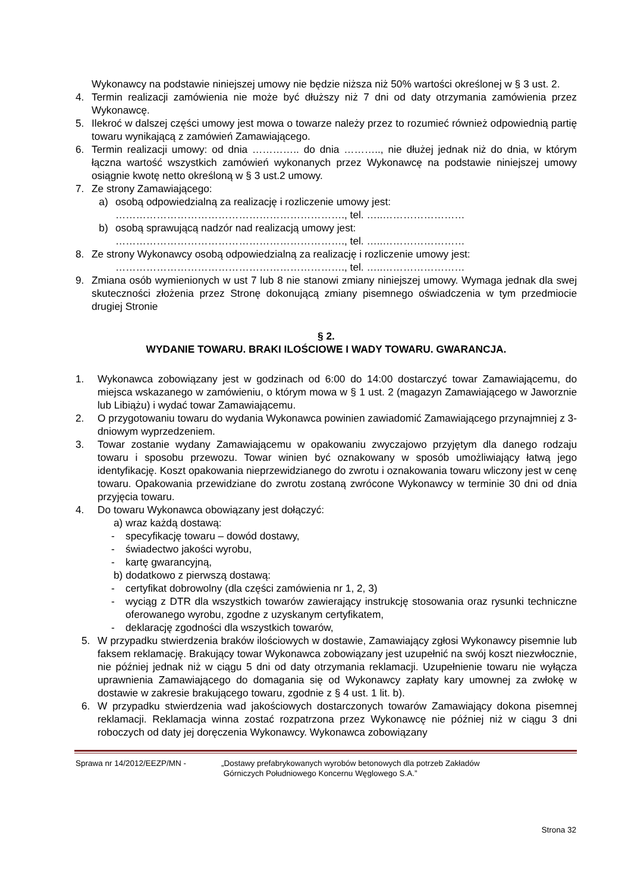Wykonawcy na podstawie niniejszej umowy nie będzie niższa niż 50% wartości określonej w § 3 ust. 2.
4. Termin realizacji zamówienia nie może być dłuższy niż 7 dni od daty otrzymania zamówienia przez Wykonawcę.
5. Ilekroć w dalszej części umowy jest mowa o towarze należy przez to rozumieć również odpowiednią partię towaru wynikającą z zamówień Zamawiającego.
6. Termin realizacji umowy: od dnia ………….. do dnia ……….., nie dłużej jednak niż do dnia, w którym łączna wartość wszystkich zamówień wykonanych przez Wykonawcę na podstawie niniejszej umowy osiągnie kwotę netto określoną w § 3 ust.2 umowy.
7. Ze strony Zamawiającego:
a) osobą odpowiedzialną za realizację i rozliczenie umowy jest:
…………………………………………………………., tel. …..……………………
b) osobą sprawującą nadzór nad realizacją umowy jest:
…………………………………………………………., tel. …..……………………
8. Ze strony Wykonawcy osobą odpowiedzialną za realizację i rozliczenie umowy jest:
…………………………………………………………., tel. …..……………………
9. Zmiana osób wymienionych w ust 7 lub 8 nie stanowi zmiany niniejszej umowy. Wymaga jednak dla swej skuteczności złożenia przez Stronę dokonującą zmiany pisemnego oświadczenia w tym przedmiocie drugiej Stronie
§ 2.
WYDANIE TOWARU. BRAKI ILOŚCIOWE I WADY TOWARU. GWARANCJA.
1. Wykonawca zobowiązany jest w godzinach od 6:00 do 14:00 dostarczyć towar Zamawiającemu, do miejsca wskazanego w zamówieniu, o którym mowa w § 1 ust. 2 (magazyn Zamawiającego w Jaworznie lub Libiążu) i wydać towar Zamawiającemu.
2. O przygotowaniu towaru do wydania Wykonawca powinien zawiadomić Zamawiającego przynajmniej z 3-dniowym wyprzedzeniem.
3. Towar zostanie wydany Zamawiającemu w opakowaniu zwyczajowo przyjętym dla danego rodzaju towaru i sposobu przewozu. Towar winien być oznakowany w sposób umożliwiający łatwą jego identyfikację. Koszt opakowania nieprzewidzianego do zwrotu i oznakowania towaru wliczony jest w cenę towaru. Opakowania przewidziane do zwrotu zostaną zwrócone Wykonawcy w terminie 30 dni od dnia przyjęcia towaru.
4. Do towaru Wykonawca obowiązany jest dołączyć:
a) wraz każdą dostawą:
- specyfikację towaru – dowód dostawy,
- świadectwo jakości wyrobu,
- kartę gwarancyjną,
b) dodatkowo z pierwszą dostawą:
- certyfikat dobrowolny (dla części zamówienia nr 1, 2, 3)
- wyciąg z DTR dla wszystkich towarów zawierający instrukcję stosowania oraz rysunki techniczne oferowanego wyrobu, zgodne z uzyskanym certyfikatem,
- deklarację zgodności dla wszystkich towarów,
5. W przypadku stwierdzenia braków ilościowych w dostawie, Zamawiający zgłosi Wykonawcy pisemnie lub faksem reklamację. Brakujący towar Wykonawca zobowiązany jest uzupełnić na swój koszt niezwłocznie, nie później jednak niż w ciągu 5 dni od daty otrzymania reklamacji. Uzupełnienie towaru nie wyłącza uprawnienia Zamawiającego do domagania się od Wykonawcy zapłaty kary umownej za zwłokę w dostawie w zakresie brakującego towaru, zgodnie z § 4 ust. 1 lit. b).
6. W przypadku stwierdzenia wad jakościowych dostarczonych towarów Zamawiający dokona pisemnej reklamacji. Reklamacja winna zostać rozpatrzona przez Wykonawcę nie później niż w ciągu 3 dni roboczych od daty jej doręczenia Wykonawcy. Wykonawca zobowiązany
Sprawa nr 14/2012/EEZP/MN - „Dostawy prefabrykowanych wyrobów betonowych dla potrzeb Zakładów
Górniczych Południowego Koncernu Węglowego S.A.”
Strona 32